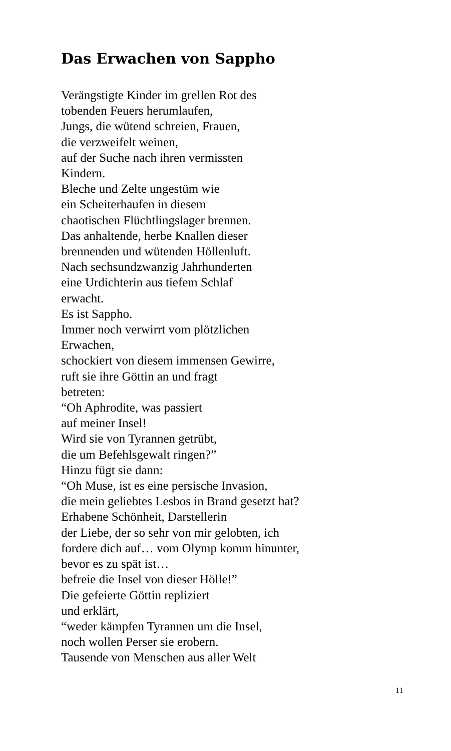Das Erwachen von Sappho
Verängstigte Kinder im grellen Rot des
tobenden Feuers herumlaufen,
Jungs, die wütend schreien, Frauen,
die verzweifelt weinen,
auf der Suche nach ihren vermissten
Kindern.
Bleche und Zelte ungestüm wie
ein Scheiterhaufen in diesem
chaotischen Flüchtlingslager brennen.
Das anhaltende, herbe Knallen dieser
brennenden und wütenden Höllenluft.
Nach sechsundzwanzig Jahrhunderten
eine Urdichterin aus tiefem Schlaf
erwacht.
Es ist Sappho.
Immer noch verwirrt vom plötzlichen
Erwachen,
schockiert von diesem immensen Gewirre,
ruft sie ihre Göttin an und fragt
betreten:
“Oh Aphrodite, was passiert
auf meiner Insel!
Wird sie von Tyrannen getrübt,
die um Befehlsgewalt ringen?”
Hinzu fügt sie dann:
“Oh Muse, ist es eine persische Invasion,
die mein geliebtes Lesbos in Brand gesetzt hat?
Erhabene Schönheit, Darstellerin
der Liebe, der so sehr von mir gelobten, ich
fordere dich auf… vom Olymp komm hinunter,
bevor es zu spät ist…
befreie die Insel von dieser Hölle!”
Die gefeierte Göttin repliziert
und erklärt,
“weder kämpfen Tyrannen um die Insel,
noch wollen Perser sie erobern.
Tausende von Menschen aus aller Welt
11